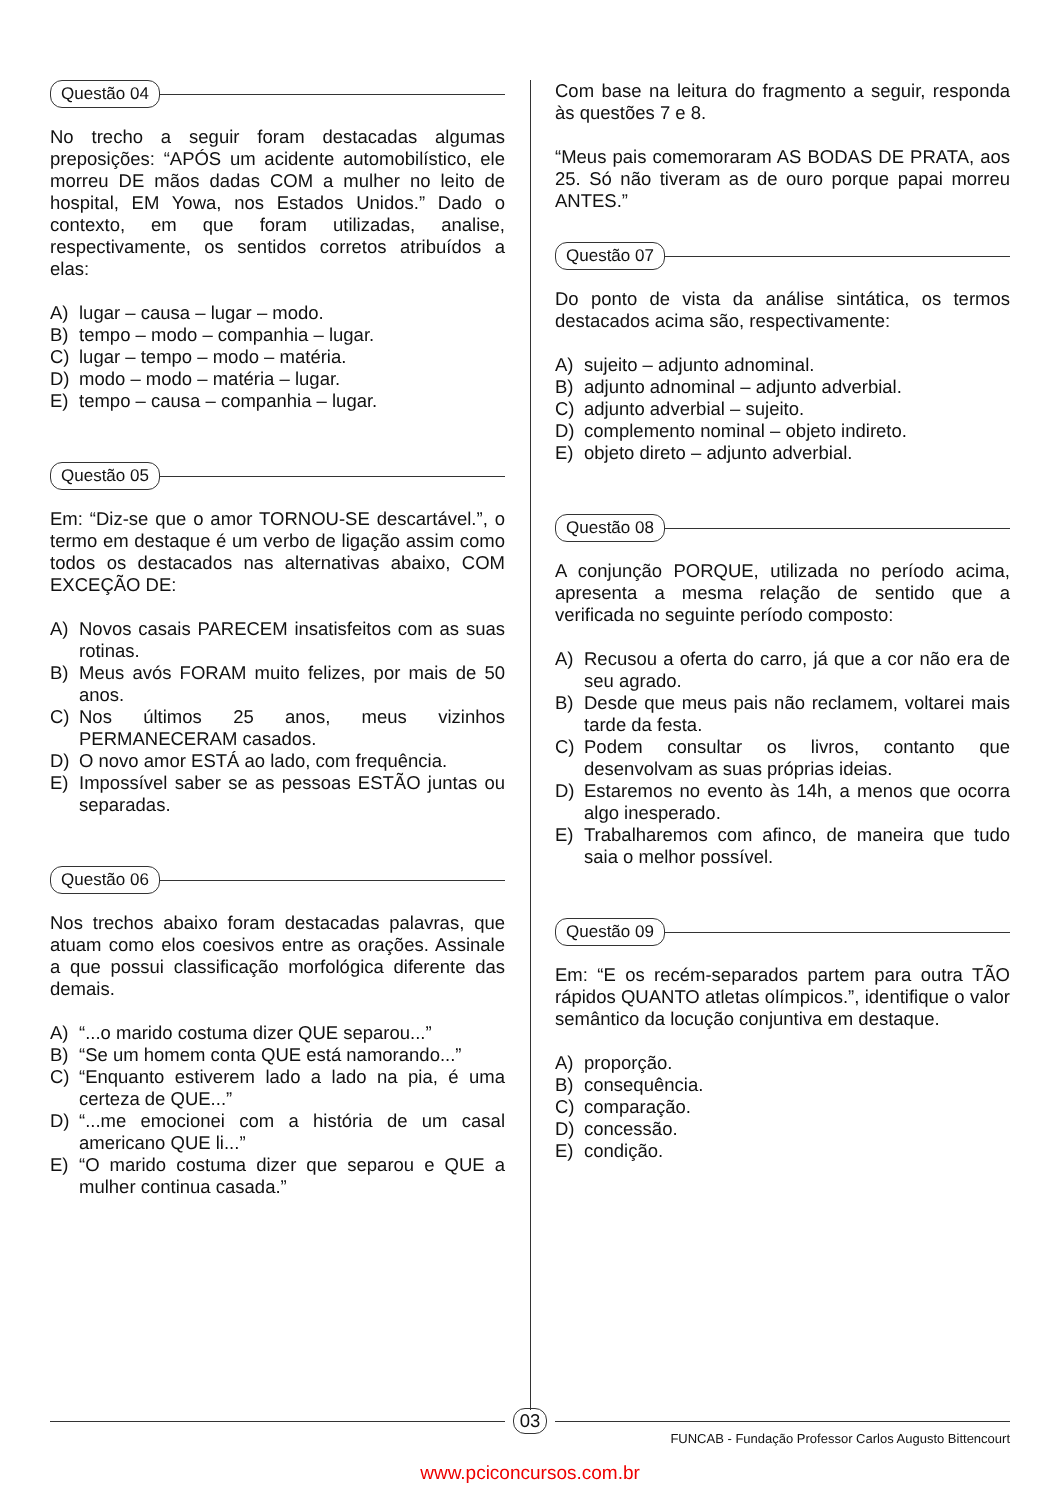Questão 04
No trecho a seguir foram destacadas algumas preposições: “APÓS um acidente automobilístico, ele morreu DE mãos dadas COM a mulher no leito de hospital, EM Yowa, nos Estados Unidos.” Dado o contexto, em que foram utilizadas, analise, respectivamente, os sentidos corretos atribuídos a elas:
A) lugar – causa – lugar – modo.
B) tempo – modo – companhia – lugar.
C) lugar – tempo – modo – matéria.
D) modo – modo – matéria – lugar.
E) tempo – causa – companhia – lugar.
Questão 05
Em: “Diz-se que o amor TORNOU-SE descartável.”, o termo em destaque é um verbo de ligação assim como todos os destacados nas alternativas abaixo, COM EXCEÇÃO DE:
A) Novos casais PARECEM insatisfeitos com as suas rotinas.
B) Meus avós FORAM muito felizes, por mais de 50 anos.
C) Nos últimos 25 anos, meus vizinhos PERMANECERAM casados.
D) O novo amor ESTÁ ao lado, com frequência.
E) Impossível saber se as pessoas ESTÃO juntas ou separadas.
Questão 06
Nos trechos abaixo foram destacadas palavras, que atuam como elos coesivos entre as orações. Assinale a que possui classificação morfológica diferente das demais.
A) “...o marido costuma dizer QUE separou...”
B) “Se um homem conta QUE está namorando...”
C) “Enquanto estiverem lado a lado na pia, é uma certeza de QUE...”
D) “...me emocionei com a história de um casal americano QUE li...”
E) “O marido costuma dizer que separou e QUE a mulher continua casada.”
Com base na leitura do fragmento a seguir, responda às questões 7 e 8.
“Meus pais comemoraram AS BODAS DE PRATA, aos 25. Só não tiveram as de ouro porque papai morreu ANTES.”
Questão 07
Do ponto de vista da análise sintática, os termos destacados acima são, respectivamente:
A) sujeito – adjunto adnominal.
B) adjunto adnominal – adjunto adverbial.
C) adjunto adverbial – sujeito.
D) complemento nominal – objeto indireto.
E) objeto direto – adjunto adverbial.
Questão 08
A conjunção PORQUE, utilizada no período acima, apresenta a mesma relação de sentido que a verificada no seguinte período composto:
A) Recusou a oferta do carro, já que a cor não era de seu agrado.
B) Desde que meus pais não reclamem, voltarei mais tarde da festa.
C) Podem consultar os livros, contanto que desenvolvam as suas próprias ideias.
D) Estaremos no evento às 14h, a menos que ocorra algo inesperado.
E) Trabalharemos com afinco, de maneira que tudo saia o melhor possível.
Questão 09
Em: “E os recém-separados partem para outra TÃO rápidos QUANTO atletas olímpicos.”, identifique o valor semântico da locução conjuntiva em destaque.
A) proporção.
B) consequência.
C) comparação.
D) concessão.
E) condição.
03
FUNCAB - Fundação Professor Carlos Augusto Bittencourt
www.pciconcursos.com.br